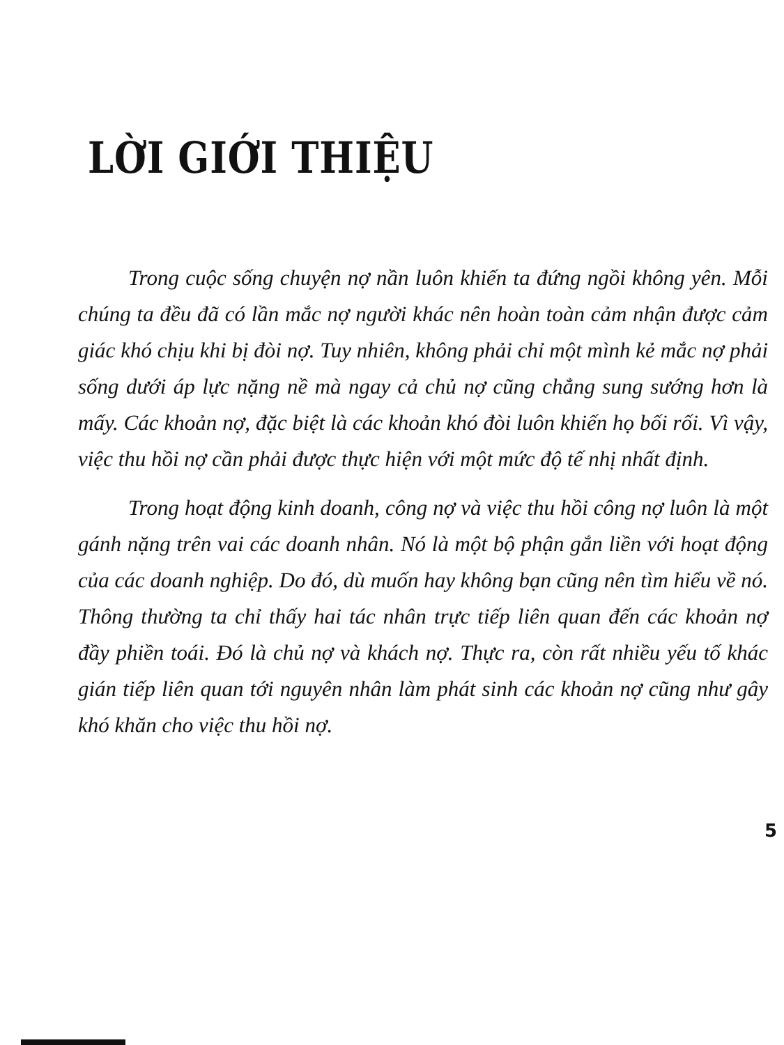LỜI GIỚI THIỆU
Trong cuộc sống chuyện nợ nần luôn khiến ta đứng ngồi không yên. Mỗi chúng ta đều đã có lần mắc nợ người khác nên hoàn toàn cảm nhận được cảm giác khó chịu khi bị đòi nợ. Tuy nhiên, không phải chỉ một mình kẻ mắc nợ phải sống dưới áp lực nặng nề mà ngay cả chủ nợ cũng chẳng sung sướng hơn là mấy. Các khoản nợ, đặc biệt là các khoản khó đòi luôn khiến họ bối rối. Vì vậy, việc thu hồi nợ cần phải được thực hiện với một mức độ tế nhị nhất định.
Trong hoạt động kinh doanh, công nợ và việc thu hồi công nợ luôn là một gánh nặng trên vai các doanh nhân. Nó là một bộ phận gắn liền với hoạt động của các doanh nghiệp. Do đó, dù muốn hay không bạn cũng nên tìm hiểu về nó. Thông thường ta chỉ thấy hai tác nhân trực tiếp liên quan đến các khoản nợ đầy phiền toái. Đó là chủ nợ và khách nợ. Thực ra, còn rất nhiều yếu tố khác gián tiếp liên quan tới nguyên nhân làm phát sinh các khoản nợ cũng như gây khó khăn cho việc thu hồi nợ.
5